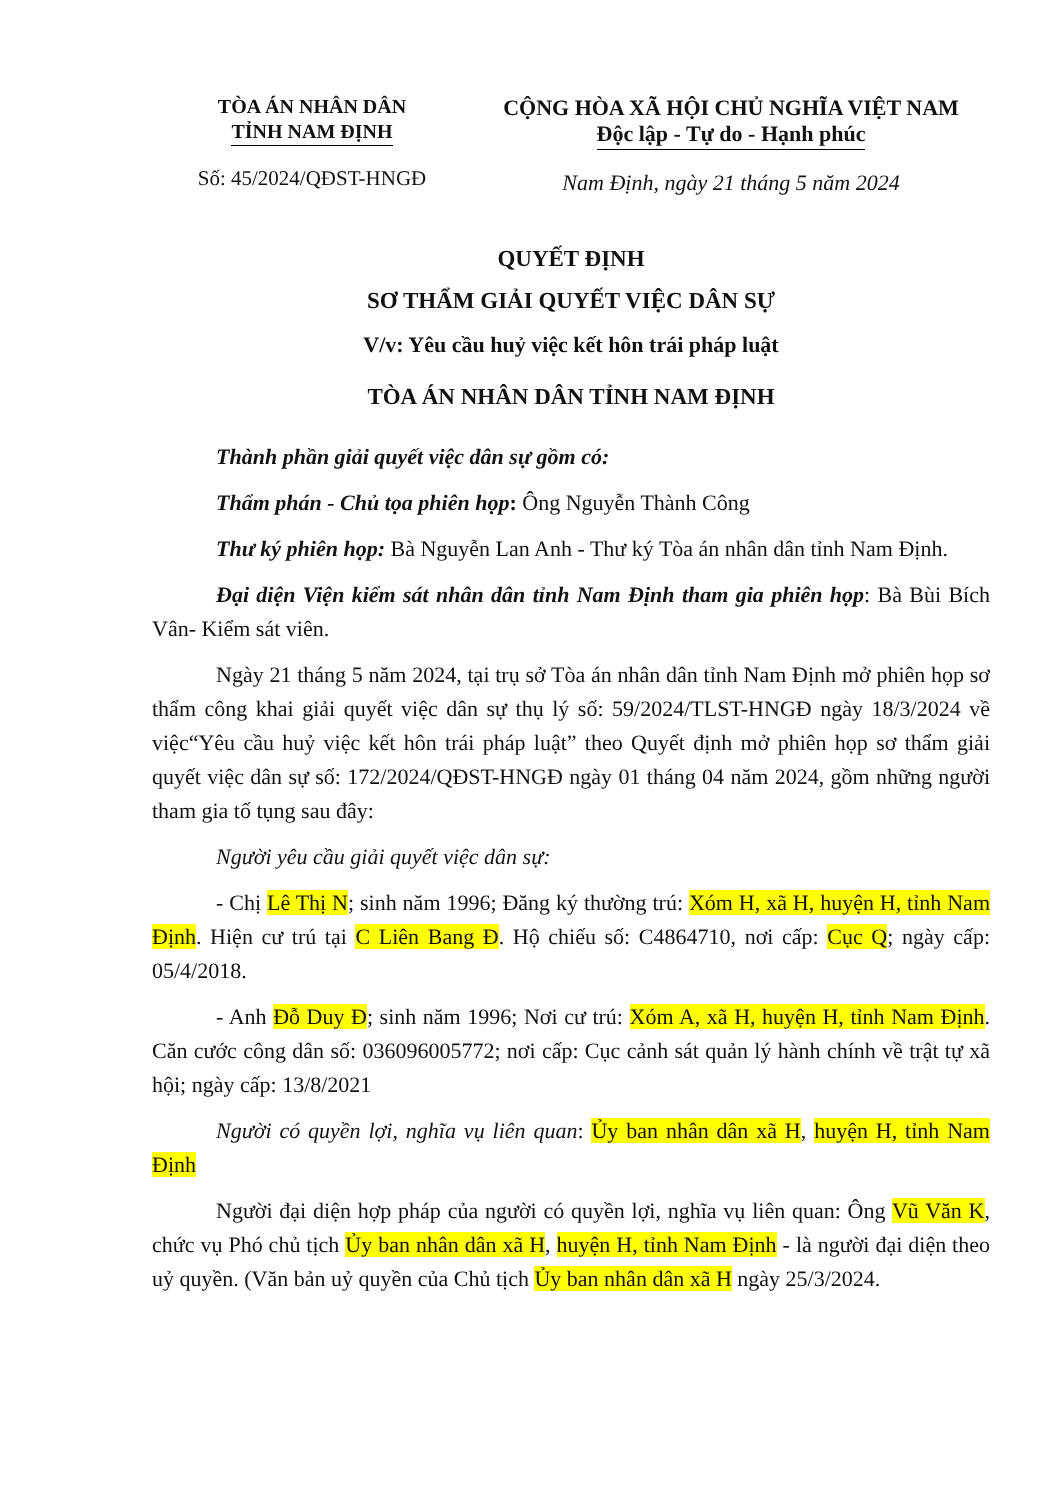TÒA ÁN NHÂN DÂN
TỈNH NAM ĐỊNH
Số: 45/2024/QĐST-HNGĐ
CỘNG HÒA XÃ HỘI CHỦ NGHĨA VIỆT NAM
Độc lập - Tự do - Hạnh phúc
Nam Định, ngày 21 tháng 5 năm 2024
QUYẾT ĐỊNH
SƠ THẨM GIẢI QUYẾT VIỆC DÂN SỰ
V/v: Yêu cầu huỷ việc kết hôn trái pháp luật
TÒA ÁN NHÂN DÂN TỈNH NAM ĐỊNH
Thành phần giải quyết việc dân sự gồm có:
Thẩm phán - Chủ tọa phiên họp: Ông Nguyễn Thành Công
Thư ký phiên họp: Bà Nguyễn Lan Anh - Thư ký Tòa án nhân dân tỉnh Nam Định.
Đại diện Viện kiểm sát nhân dân tỉnh Nam Định tham gia phiên họp: Bà Bùi Bích Vân- Kiểm sát viên.
Ngày 21 tháng 5 năm 2024, tại trụ sở Tòa án nhân dân tỉnh Nam Định mở phiên họp sơ thẩm công khai giải quyết việc dân sự thụ lý số: 59/2024/TLST-HNGĐ ngày 18/3/2024 về việc“Yêu cầu huỷ việc kết hôn trái pháp luật” theo Quyết định mở phiên họp sơ thẩm giải quyết việc dân sự số: 172/2024/QĐST-HNGĐ ngày 01 tháng 04 năm 2024, gồm những người tham gia tố tụng sau đây:
Người yêu cầu giải quyết việc dân sự:
- Chị Lê Thị N; sinh năm 1996; Đăng ký thường trú: Xóm H, xã H, huyện H, tỉnh Nam Định. Hiện cư trú tại C Liên Bang Đ. Hộ chiếu số: C4864710, nơi cấp: Cục Q; ngày cấp: 05/4/2018.
- Anh Đỗ Duy Đ; sinh năm 1996; Nơi cư trú: Xóm A, xã H, huyện H, tỉnh Nam Định. Căn cước công dân số: 036096005772; nơi cấp: Cục cảnh sát quản lý hành chính về trật tự xã hội; ngày cấp: 13/8/2021
Người có quyền lợi, nghĩa vụ liên quan: Ủy ban nhân dân xã H, huyện H, tỉnh Nam Định
Người đại diện hợp pháp của người có quyền lợi, nghĩa vụ liên quan: Ông Vũ Văn K, chức vụ Phó chủ tịch Ủy ban nhân dân xã H, huyện H, tỉnh Nam Định - là người đại diện theo uỷ quyền. (Văn bản uỷ quyền của Chủ tịch Ủy ban nhân dân xã H ngày 25/3/2024.